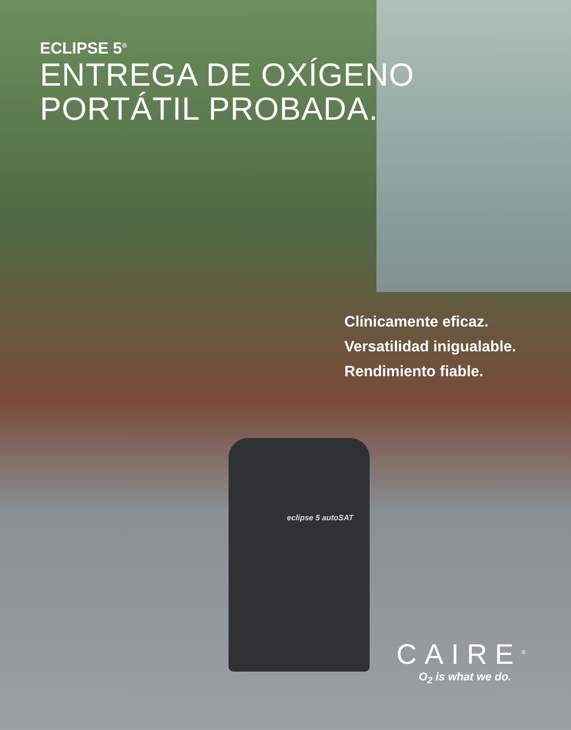ECLIPSE 5<sup>®</sup>
ENTREGA DE OXÍGENO
PORTÁTIL PROBADA.
Clínicamente eficaz.
Versatilidad inigualable.
Rendimiento fiable.
eclipse 5 autoSAT
CAIRE<sup>®</sup>
O<sub>2</sub> is what we do.